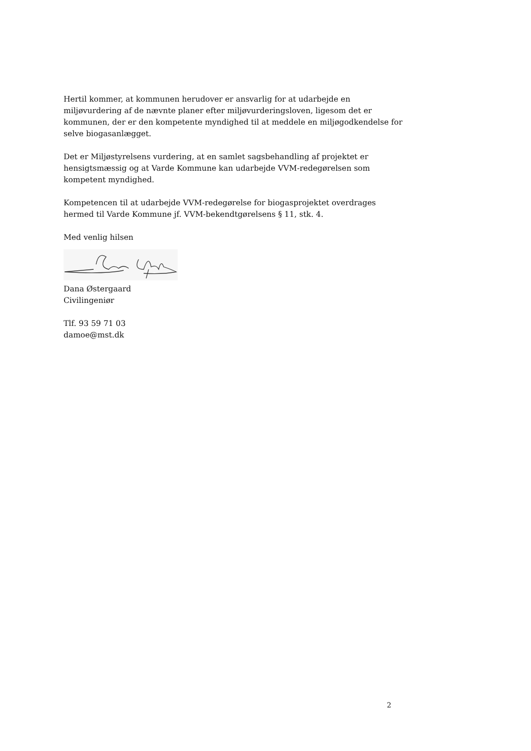Hertil kommer, at kommunen herudover er ansvarlig for at udarbejde en miljøvurdering af de nævnte planer efter miljøvurderingsloven, ligesom det er kommunen, der er den kompetente myndighed til at meddele en miljøgodkendelse for selve biogasanlægget.
Det er Miljøstyrelsens vurdering, at en samlet sagsbehandling af projektet er hensigtsmæssig og at Varde Kommune kan udarbejde VVM-redegørelsen som kompetent myndighed.
Kompetencen til at udarbejde VVM-redegørelse for biogasprojektet overdrages hermed til Varde Kommune jf. VVM-bekendtgørelsens § 11, stk. 4.
Med venlig hilsen
Dana Østergaard
Civilingeniør
Tlf. 93 59 71 03
damoe@mst.dk
2